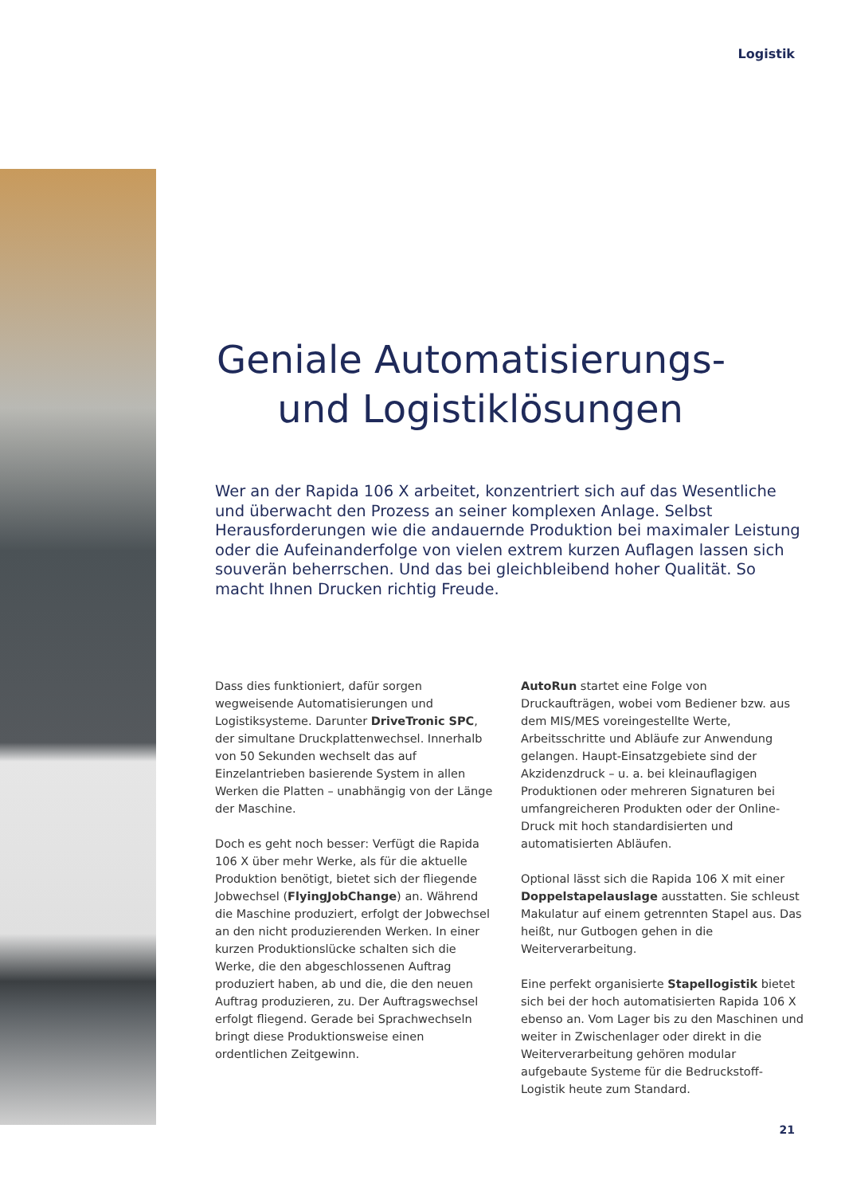Logistik
Geniale Automatisierungs-
und Logistiklösungen
Wer an der Rapida 106 X arbeitet, konzentriert sich auf das Wesentliche und überwacht den Prozess an seiner komplexen Anlage. Selbst Herausforderungen wie die andauernde Produktion bei maximaler Leistung oder die Aufeinanderfolge von vielen extrem kurzen Auflagen lassen sich souverän beherrschen. Und das bei gleichbleibend hoher Qualität. So macht Ihnen Drucken richtig Freude.
Dass dies funktioniert, dafür sorgen wegweisende Automatisierungen und Logistiksysteme. Darunter DriveTronic SPC, der simultane Druckplattenwechsel. Innerhalb von 50 Sekunden wechselt das auf Einzelantrieben basierende System in allen Werken die Platten – unabhängig von der Länge der Maschine.
Doch es geht noch besser: Verfügt die Rapida 106 X über mehr Werke, als für die aktuelle Produktion benötigt, bietet sich der fliegende Jobwechsel (FlyingJobChange) an. Während die Maschine produziert, erfolgt der Jobwechsel an den nicht produzierenden Werken. In einer kurzen Produktionslücke schalten sich die Werke, die den abgeschlossenen Auftrag produziert haben, ab und die, die den neuen Auftrag produzieren, zu. Der Auftragswechsel erfolgt fliegend. Gerade bei Sprachwechseln bringt diese Produktionsweise einen ordentlichen Zeitgewinn.
AutoRun startet eine Folge von Druckaufträgen, wobei vom Bediener bzw. aus dem MIS/MES voreingestellte Werte, Arbeitsschritte und Abläufe zur Anwendung gelangen. Haupt-Einsatzgebiete sind der Akzidenzdruck – u. a. bei kleinauflagigen Produktionen oder mehreren Signaturen bei umfangreicheren Produkten oder der Online-Druck mit hoch standardisierten und automatisierten Abläufen.
Optional lässt sich die Rapida 106 X mit einer Doppelstapelauslage ausstatten. Sie schleust Makulatur auf einem getrennten Stapel aus. Das heißt, nur Gutbogen gehen in die Weiterverarbeitung.
Eine perfekt organisierte Stapellogistik bietet sich bei der hoch automatisierten Rapida 106 X ebenso an. Vom Lager bis zu den Maschinen und weiter in Zwischenlager oder direkt in die Weiterverarbeitung gehören modular aufgebaute Systeme für die Bedruckstoff-Logistik heute zum Standard.
21